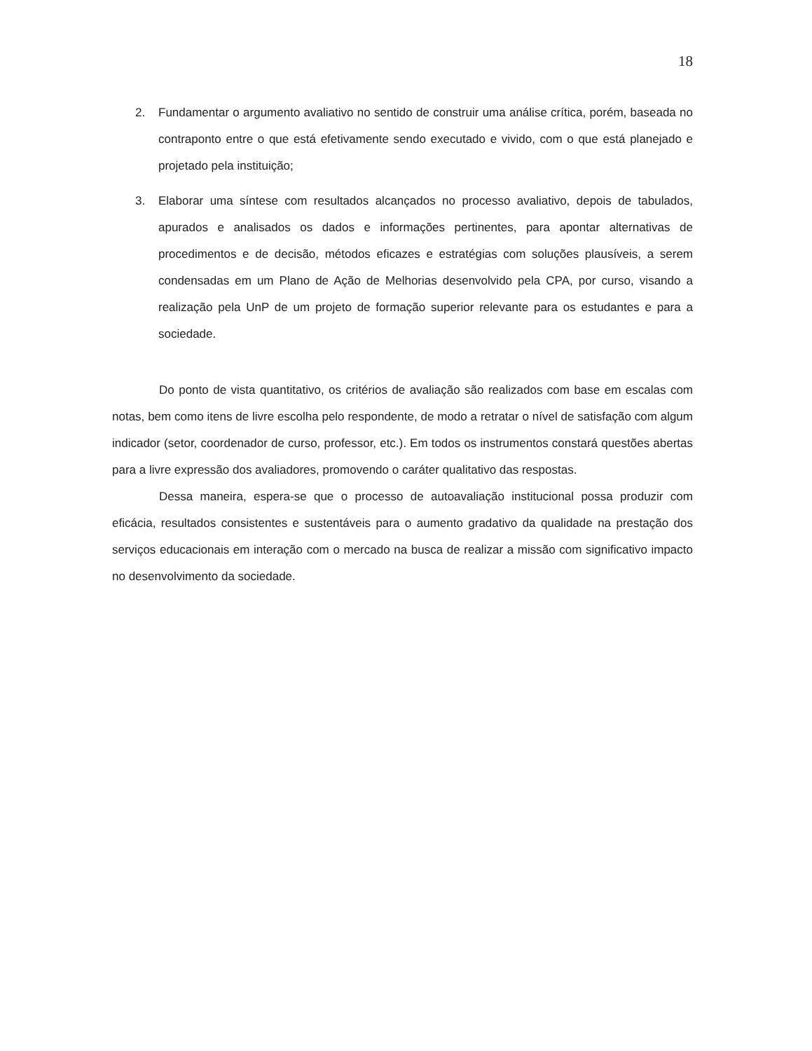18
2. Fundamentar o argumento avaliativo no sentido de construir uma análise crítica, porém, baseada no contraponto entre o que está efetivamente sendo executado e vivido, com o que está planejado e projetado pela instituição;
3. Elaborar uma síntese com resultados alcançados no processo avaliativo, depois de tabulados, apurados e analisados os dados e informações pertinentes, para apontar alternativas de procedimentos e de decisão, métodos eficazes e estratégias com soluções plausíveis, a serem condensadas em um Plano de Ação de Melhorias desenvolvido pela CPA, por curso, visando a realização pela UnP de um projeto de formação superior relevante para os estudantes e para a sociedade.
Do ponto de vista quantitativo, os critérios de avaliação são realizados com base em escalas com notas, bem como itens de livre escolha pelo respondente, de modo a retratar o nível de satisfação com algum indicador (setor, coordenador de curso, professor, etc.). Em todos os instrumentos constará questões abertas para a livre expressão dos avaliadores, promovendo o caráter qualitativo das respostas.
Dessa maneira, espera-se que o processo de autoavaliação institucional possa produzir com eficácia, resultados consistentes e sustentáveis para o aumento gradativo da qualidade na prestação dos serviços educacionais em interação com o mercado na busca de realizar a missão com significativo impacto no desenvolvimento da sociedade.